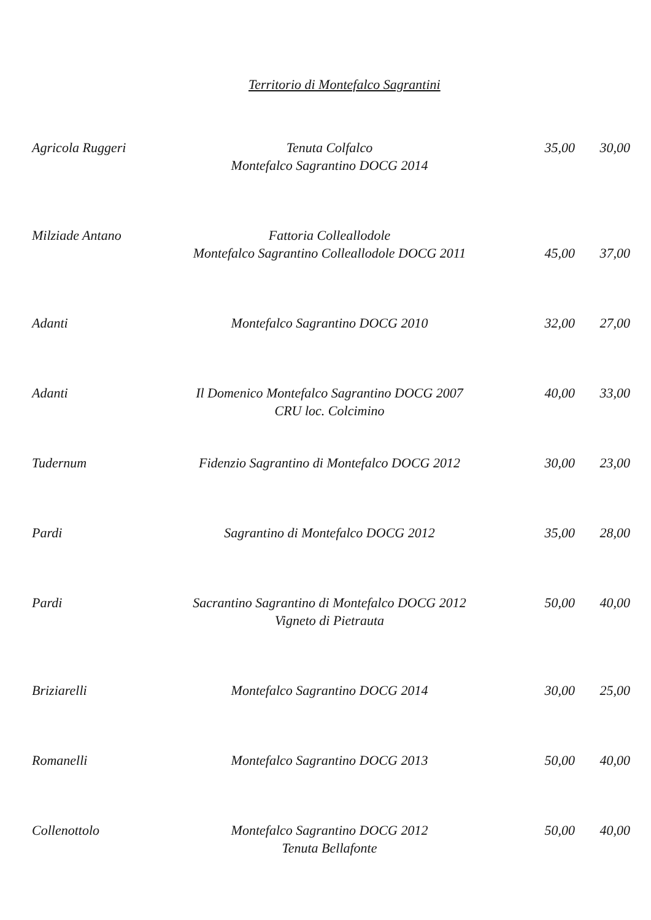Territorio di Montefalco Sagrantini
Agricola Ruggeri
Tenuta Colfalco
Montefalco Sagrantino DOCG 2014
35,00 30,00
Milziade Antano
Fattoria Colleallodole
Montefalco Sagrantino Colleallodole DOCG 2011
45,00 37,00
Adanti Montefalco Sagrantino DOCG 2010 32,00 27,00
Adanti Il Domenico Montefalco Sagrantino DOCG 2007
CRU loc. Colcimino
40,00 33,00
Tudernum Fidenzio Sagrantino di Montefalco DOCG 2012 30,00 23,00
Pardi Sagrantino di Montefalco DOCG 2012 35,00 28,00
Pardi Sacrantino Sagrantino di Montefalco DOCG 2012
Vigneto di Pietrauta
50,00 40,00
Briziarelli Montefalco Sagrantino DOCG 2014 30,00 25,00
Romanelli Montefalco Sagrantino DOCG 2013 50,00 40,00
Collenottolo Montefalco Sagrantino DOCG 2012
Tenuta Bellafonte
50,00 40,00